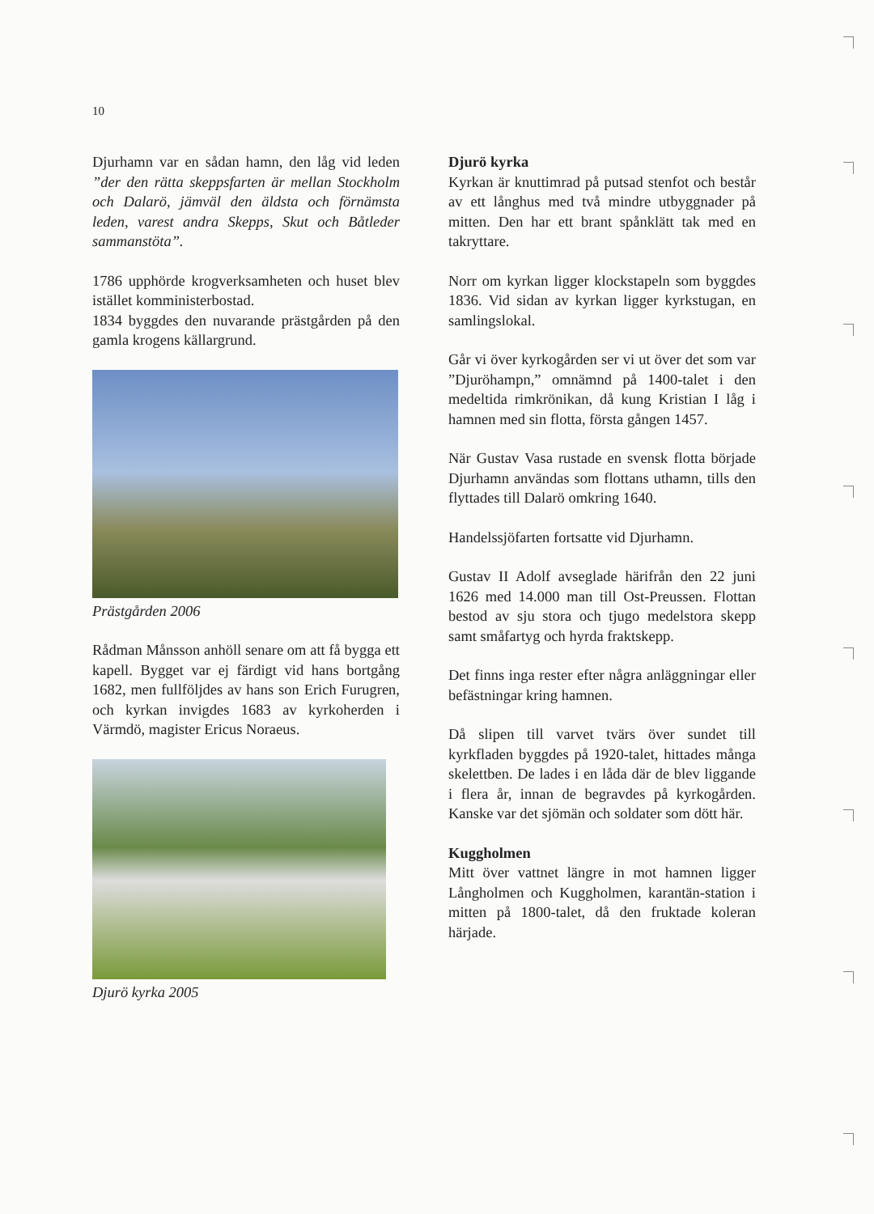10
Djurhamn var en sådan hamn, den låg vid leden ”der den rätta skeppsfarten är mellan Stockholm och Dalarö, jämväl den äldsta och förnämsta leden, varest andra Skepps, Skut och Båtleder sammanstöta”.
1786 upphörde krogverksamheten och huset blev istället komministerbostad.
1834 byggdes den nuvarande prästgården på den gamla krogens källargrund.
Prästgården 2006
Rådman Månsson anhöll senare om att få bygga ett kapell. Bygget var ej färdigt vid hans bortgång 1682, men fullföljdes av hans son Erich Furugren, och kyrkan invigdes 1683 av kyrkoherden i Värmdö, magister Ericus Noraeus.
Djurö kyrka 2005
Djurö kyrka
Kyrkan är knuttimrad på putsad stenfot och består av ett långhus med två mindre utbyggnader på mitten. Den har ett brant spånklätt tak med en takryttare.
Norr om kyrkan ligger klockstapeln som byggdes 1836. Vid sidan av kyrkan ligger kyrkstugan, en samlingslokal.
Går vi över kyrkogården ser vi ut över det som var ”Djuröhampn,” omnämnd på 1400-talet i den medeltida rimkrönikan, då kung Kristian I låg i hamnen med sin flotta, första gången 1457.
När Gustav Vasa rustade en svensk flotta började Djurhamn användas som flottans uthamn, tills den flyttades till Dalarö omkring 1640.
Handelssjöfarten fortsatte vid Djurhamn.
Gustav II Adolf avseglade härifrån den 22 juni 1626 med 14.000 man till Ost-Preussen. Flottan bestod av sju stora och tjugo medelstora skepp samt småfartyg och hyrda fraktskepp.
Det finns inga rester efter några anläggningar eller befästningar kring hamnen.
Då slipen till varvet tvärs över sundet till kyrkfladen byggdes på 1920-talet, hittades många skelettben. De lades i en låda där de blev liggande i flera år, innan de begravdes på kyrkogården. Kanske var det sjömän och soldater som dött här.
Kuggholmen
Mitt över vattnet längre in mot hamnen ligger Långholmen och Kuggholmen, karantän-station i mitten på 1800-talet, då den fruktade koleran härjade.